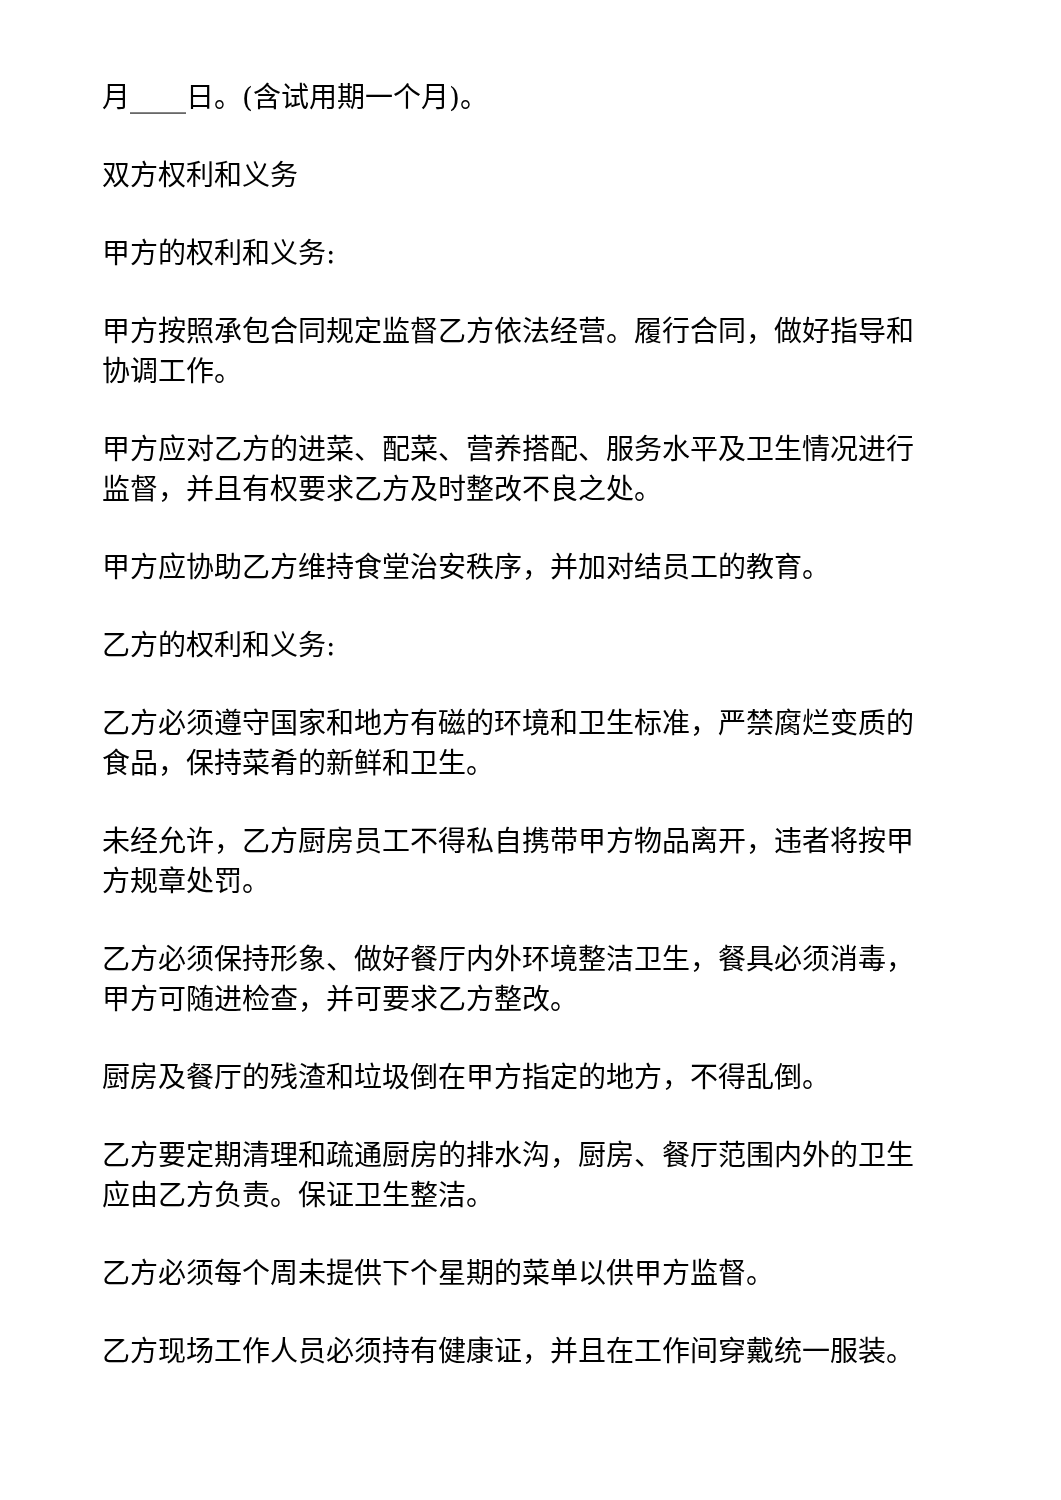月____日。(含试用期一个月)。
双方权利和义务
甲方的权利和义务:
甲方按照承包合同规定监督乙方依法经营。履行合同，做好指导和协调工作。
甲方应对乙方的进菜、配菜、营养搭配、服务水平及卫生情况进行监督，并且有权要求乙方及时整改不良之处。
甲方应协助乙方维持食堂治安秩序，并加对结员工的教育。
乙方的权利和义务:
乙方必须遵守国家和地方有磁的环境和卫生标准，严禁腐烂变质的食品，保持菜肴的新鲜和卫生。
未经允许，乙方厨房员工不得私自携带甲方物品离开，违者将按甲方规章处罚。
乙方必须保持形象、做好餐厅内外环境整洁卫生，餐具必须消毒，甲方可随进检查，并可要求乙方整改。
厨房及餐厅的残渣和垃圾倒在甲方指定的地方，不得乱倒。
乙方要定期清理和疏通厨房的排水沟，厨房、餐厅范围内外的卫生应由乙方负责。保证卫生整洁。
乙方必须每个周未提供下个星期的菜单以供甲方监督。
乙方现场工作人员必须持有健康证，并且在工作间穿戴统一服装。